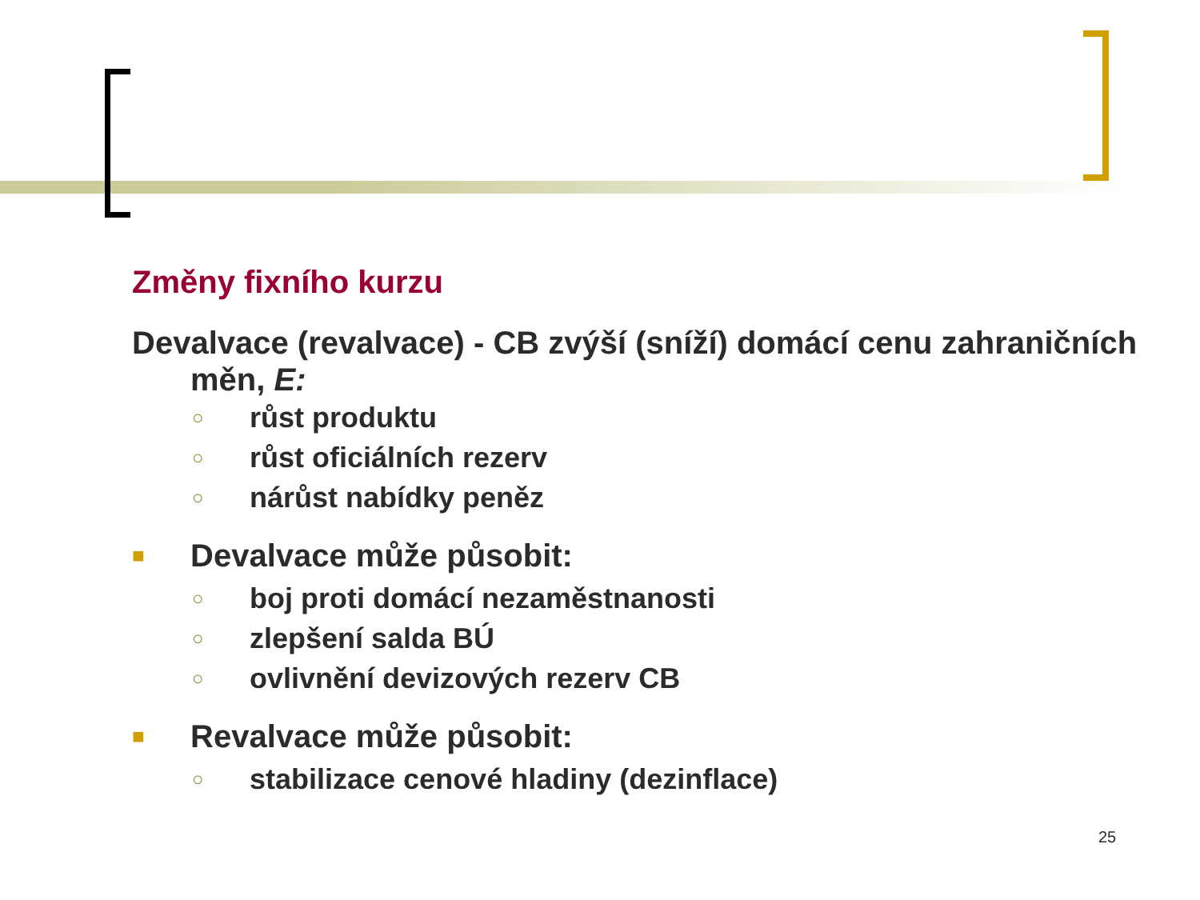Změny fixního kurzu
Devalvace (revalvace) - CB zvýší (sníží) domácí cenu zahraničních měn, E:
○ růst produktu
○ růst oficiálních rezerv
○ nárůst nabídky peněz
■ Devalvace může působit:
○ boj proti domácí nezaměstnanosti
○ zlepšení salda BÚ
○ ovlivnění devizových rezerv CB
■ Revalvace může působit:
○ stabilizace cenové hladiny (dezinflace)
25